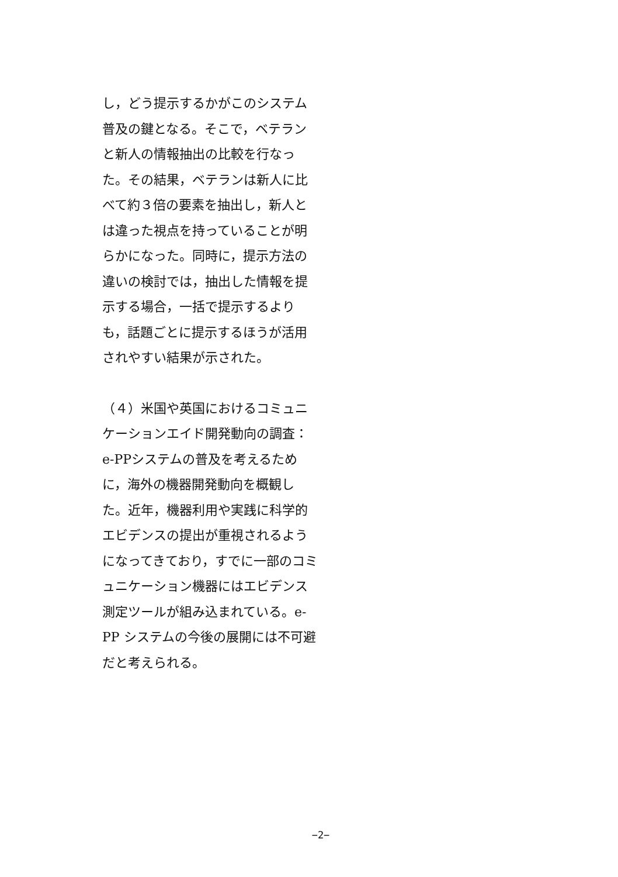し，どう提示するかがこのシステム普及の鍵となる。そこで，ベテランと新人の情報抽出の比較を行なった。その結果，ベテランは新人に比べて約３倍の要素を抽出し，新人とは違った視点を持っていることが明らかになった。同時に，提示方法の違いの検討では，抽出した情報を提示する場合，一括で提示するよりも，話題ごとに提示するほうが活用されやすい結果が示された。
（４）米国や英国におけるコミュニケーションエイド開発動向の調査：e-PPシステムの普及を考えるために，海外の機器開発動向を概観した。近年，機器利用や実践に科学的エビデンスの提出が重視されるようになってきており，すでに一部のコミュニケーション機器にはエビデンス測定ツールが組み込まれている。e-PP システムの今後の展開には不可避だと考えられる。
−2−